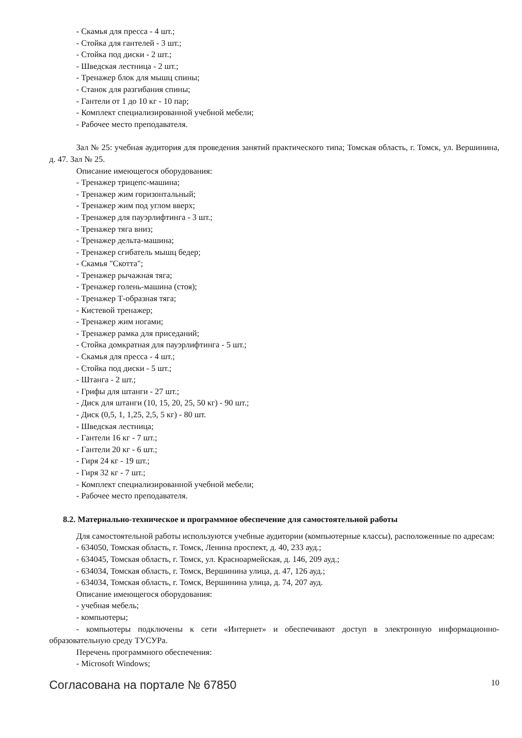- Скамья для пресса - 4 шт.;
- Стойка для гантелей - 3 шт.;
- Стойка под диски - 2 шт.;
- Шведская лестница - 2 шт.;
- Тренажер блок для мышц спины;
- Станок для разгибания спины;
- Гантели от 1 до 10 кг - 10 пар;
- Комплект специализированной учебной мебели;
- Рабочее место преподавателя.
Зал № 25: учебная аудитория для проведения занятий практического типа; Томская область, г. Томск, ул. Вершинина, д. 47. Зал № 25.
Описание имеющегося оборудования:
- Тренажер трицепс-машина;
- Тренажер жим горизонтальный;
- Тренажер жим под углом вверх;
- Тренажер для пауэрлифтинга - 3 шт.;
- Тренажер тяга вниз;
- Тренажер дельта-машина;
- Тренажер сгибатель мышц бедер;
- Скамья "Скотта";
- Тренажер рычажная тяга;
- Тренажер голень-машина (стоя);
- Тренажер Т-образная тяга;
- Кистевой тренажер;
- Тренажер жим ногами;
- Тренажер рамка для приседаний;
- Стойка домкратная для пауэрлифтинга - 5 шт.;
- Скамья для пресса - 4 шт.;
- Стойка под диски - 5 шт.;
- Штанга - 2 шт.;
- Грифы для штанги - 27 шт.;
- Диск для штанги (10, 15, 20, 25, 50 кг) - 90 шт.;
- Диск (0,5, 1, 1,25, 2,5, 5 кг) - 80 шт.
- Шведская лестница;
- Гантели 16 кг - 7 шт.;
- Гантели 20 кг - 6 шт.;
- Гиря 24 кг - 19 шт.;
- Гиря 32 кг - 7 шт.;
- Комплект специализированной учебной мебели;
- Рабочее место преподавателя.
8.2. Материально-техническое и программное обеспечение для самостоятельной работы
Для самостоятельной работы используются учебные аудитории (компьютерные классы), расположенные по адресам:
- 634050, Томская область, г. Томск, Ленина проспект, д. 40, 233 ауд.;
- 634045, Томская область, г. Томск, ул. Красноармейская, д. 146, 209 ауд.;
- 634034, Томская область, г. Томск, Вершинина улица, д. 47, 126 ауд.;
- 634034, Томская область, г. Томск, Вершинина улица, д. 74, 207 ауд.
Описание имеющегося оборудования:
- учебная мебель;
- компьютеры;
- компьютеры подключены к сети «Интернет» и обеспечивают доступ в электронную информационно-образовательную среду ТУСУРа.
Перечень программного обеспечения:
- Microsoft Windows;
Согласована на портале № 67850 10